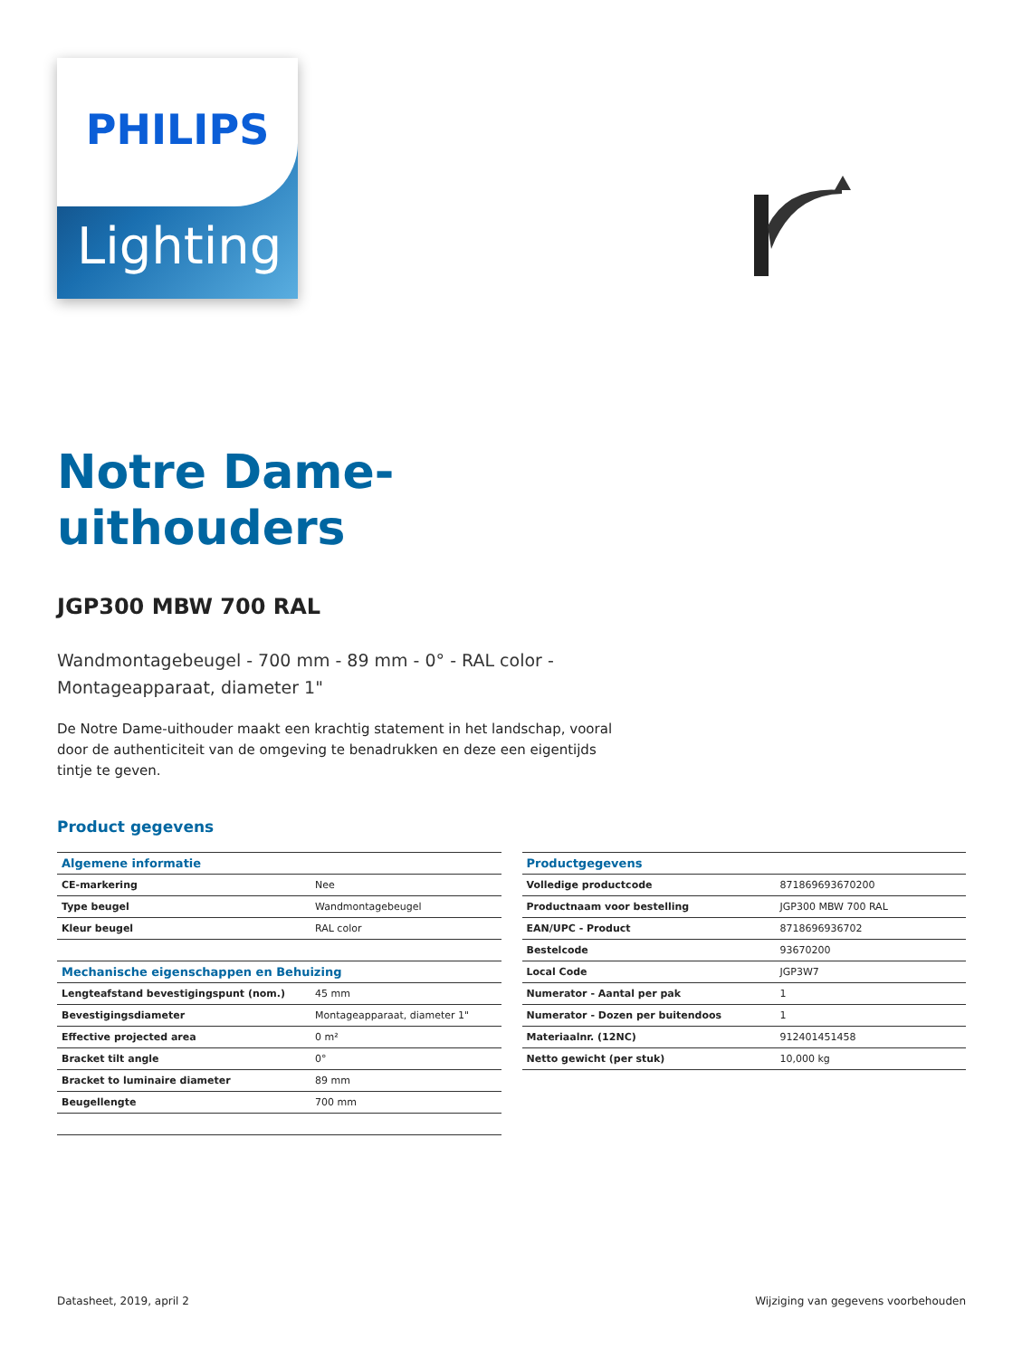Lighting
PHILIPS
Notre Dame-
uithouders
JGP300 MBW 700 RAL
Wandmontagebeugel - 700 mm - 89 mm - 0° - RAL color -
Montageapparaat, diameter 1"
De Notre Dame-uithouder maakt een krachtig statement in het landschap, vooral door de authenticiteit van de omgeving te benadrukken en deze een eigentijds tintje te geven.
Product gegevens
| Algemene informatie | |
| --- | --- |
| CE-markering | Nee |
| Type beugel | Wandmontagebeugel |
| Kleur beugel | RAL color |
| Mechanische eigenschappen en Behuizing | |
| Lengteafstand bevestigingspunt (nom.) | 45 mm |
| Bevestigingsdiameter | Montageapparaat, diameter 1" |
| Effective projected area | 0 m² |
| Bracket tilt angle | 0° |
| Bracket to luminaire diameter | 89 mm |
| Beugellengte | 700 mm |
| Productgegevens | |
| --- | --- |
| Volledige productcode | 871869693670200 |
| Productnaam voor bestelling | JGP300 MBW 700 RAL |
| EAN/UPC - Product | 8718696936702 |
| Bestelcode | 93670200 |
| Local Code | JGP3W7 |
| Numerator - Aantal per pak | 1 |
| Numerator - Dozen per buitendoos | 1 |
| Materiaalnr. (12NC) | 912401451458 |
| Netto gewicht (per stuk) | 10,000 kg |
Datasheet, 2019, april 2 Wijziging van gegevens voorbehouden